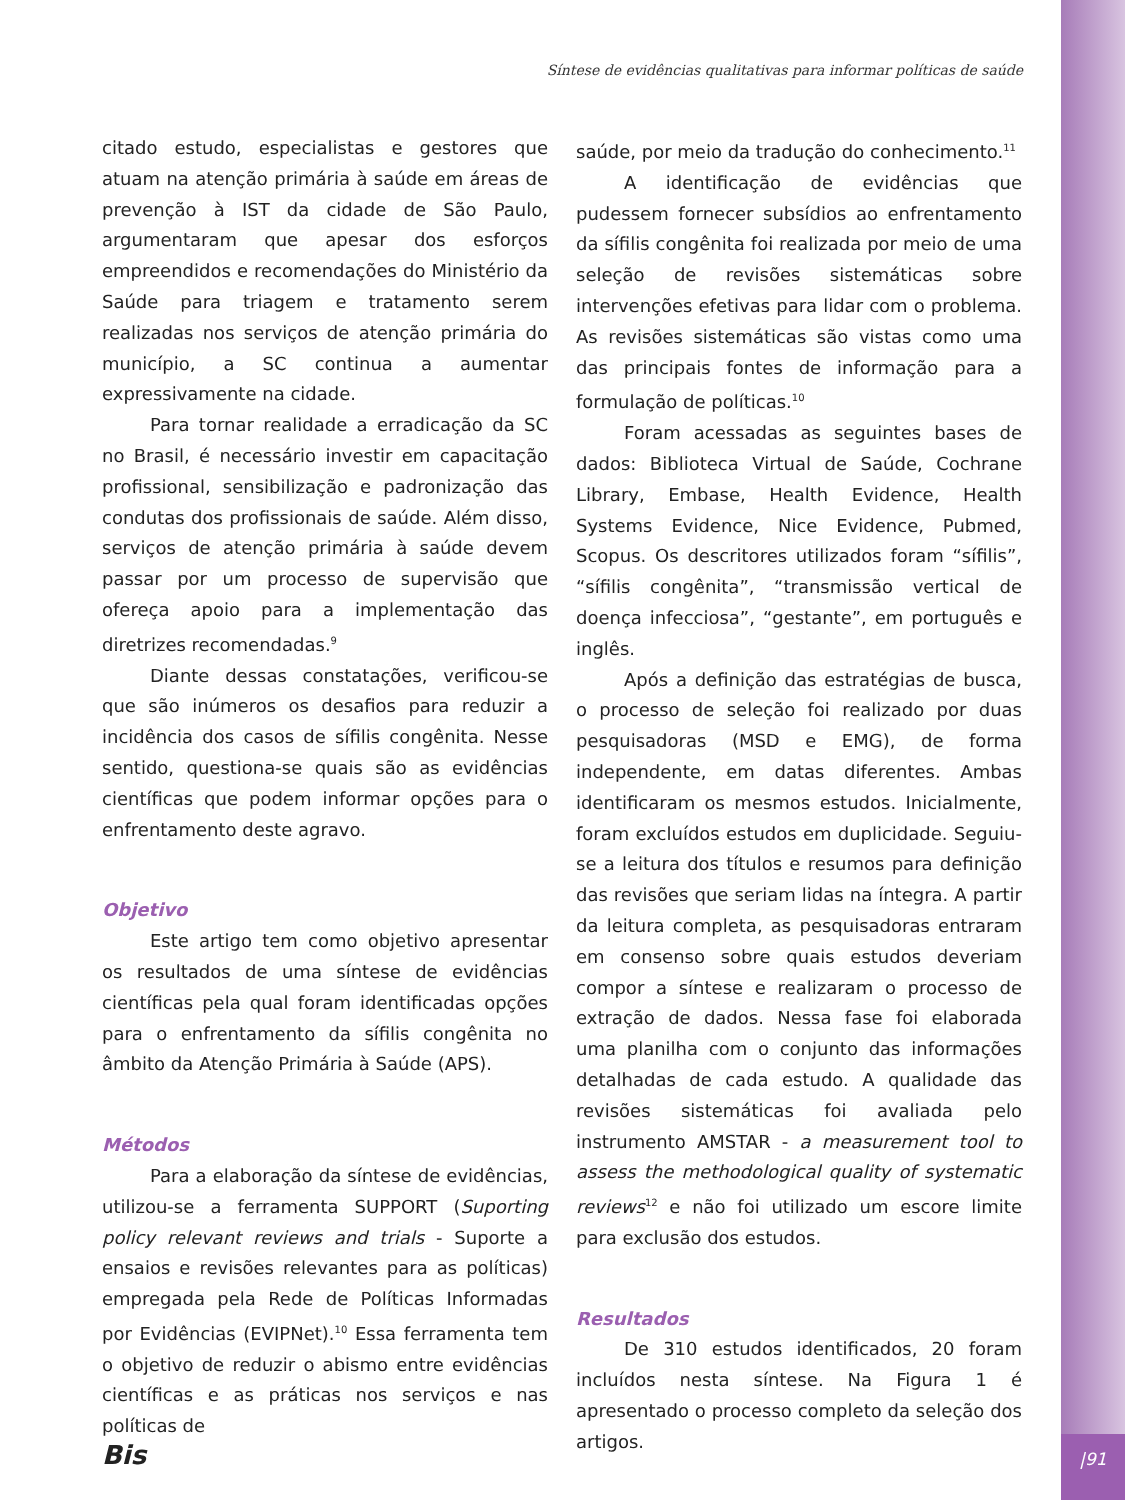Síntese de evidências qualitativas para informar políticas de saúde
citado estudo, especialistas e gestores que atuam na atenção primária à saúde em áreas de prevenção à IST da cidade de São Paulo, argumentaram que apesar dos esforços empreendidos e recomendações do Ministério da Saúde para triagem e tratamento serem realizadas nos serviços de atenção primária do município, a SC continua a aumentar expressivamente na cidade.
Para tornar realidade a erradicação da SC no Brasil, é necessário investir em capacitação profissional, sensibilização e padronização das condutas dos profissionais de saúde. Além disso, serviços de atenção primária à saúde devem passar por um processo de supervisão que ofereça apoio para a implementação das diretrizes recomendadas.<sup>9</sup>
Diante dessas constatações, verificou-se que são inúmeros os desafios para reduzir a incidência dos casos de sífilis congênita. Nesse sentido, questiona-se quais são as evidências científicas que podem informar opções para o enfrentamento deste agravo.
Objetivo
Este artigo tem como objetivo apresentar os resultados de uma síntese de evidências científicas pela qual foram identificadas opções para o enfrentamento da sífilis congênita no âmbito da Atenção Primária à Saúde (APS).
Métodos
Para a elaboração da síntese de evidências, utilizou-se a ferramenta SUPPORT (Suporting policy relevant reviews and trials - Suporte a ensaios e revisões relevantes para as políticas) empregada pela Rede de Políticas Informadas por Evidências (EVIPNet).<sup>10</sup> Essa ferramenta tem o objetivo de reduzir o abismo entre evidências científicas e as práticas nos serviços e nas políticas de
saúde, por meio da tradução do conhecimento.<sup>11</sup>
A identificação de evidências que pudessem fornecer subsídios ao enfrentamento da sífilis congênita foi realizada por meio de uma seleção de revisões sistemáticas sobre intervenções efetivas para lidar com o problema. As revisões sistemáticas são vistas como uma das principais fontes de informação para a formulação de políticas.<sup>10</sup>
Foram acessadas as seguintes bases de dados: Biblioteca Virtual de Saúde, Cochrane Library, Embase, Health Evidence, Health Systems Evidence, Nice Evidence, Pubmed, Scopus. Os descritores utilizados foram “sífilis”, “sífilis congênita”, “transmissão vertical de doença infecciosa”, “gestante”, em português e inglês.
Após a definição das estratégias de busca, o processo de seleção foi realizado por duas pesquisadoras (MSD e EMG), de forma independente, em datas diferentes. Ambas identificaram os mesmos estudos. Inicialmente, foram excluídos estudos em duplicidade. Seguiu-se a leitura dos títulos e resumos para definição das revisões que seriam lidas na íntegra. A partir da leitura completa, as pesquisadoras entraram em consenso sobre quais estudos deveriam compor a síntese e realizaram o processo de extração de dados. Nessa fase foi elaborada uma planilha com o conjunto das informações detalhadas de cada estudo. A qualidade das revisões sistemáticas foi avaliada pelo instrumento AMSTAR - a measurement tool to assess the methodological quality of systematic reviews<sup>12</sup> e não foi utilizado um escore limite para exclusão dos estudos.
Resultados
De 310 estudos identificados, 20 foram incluídos nesta síntese. Na Figura 1 é apresentado o processo completo da seleção dos artigos.
Bis |91